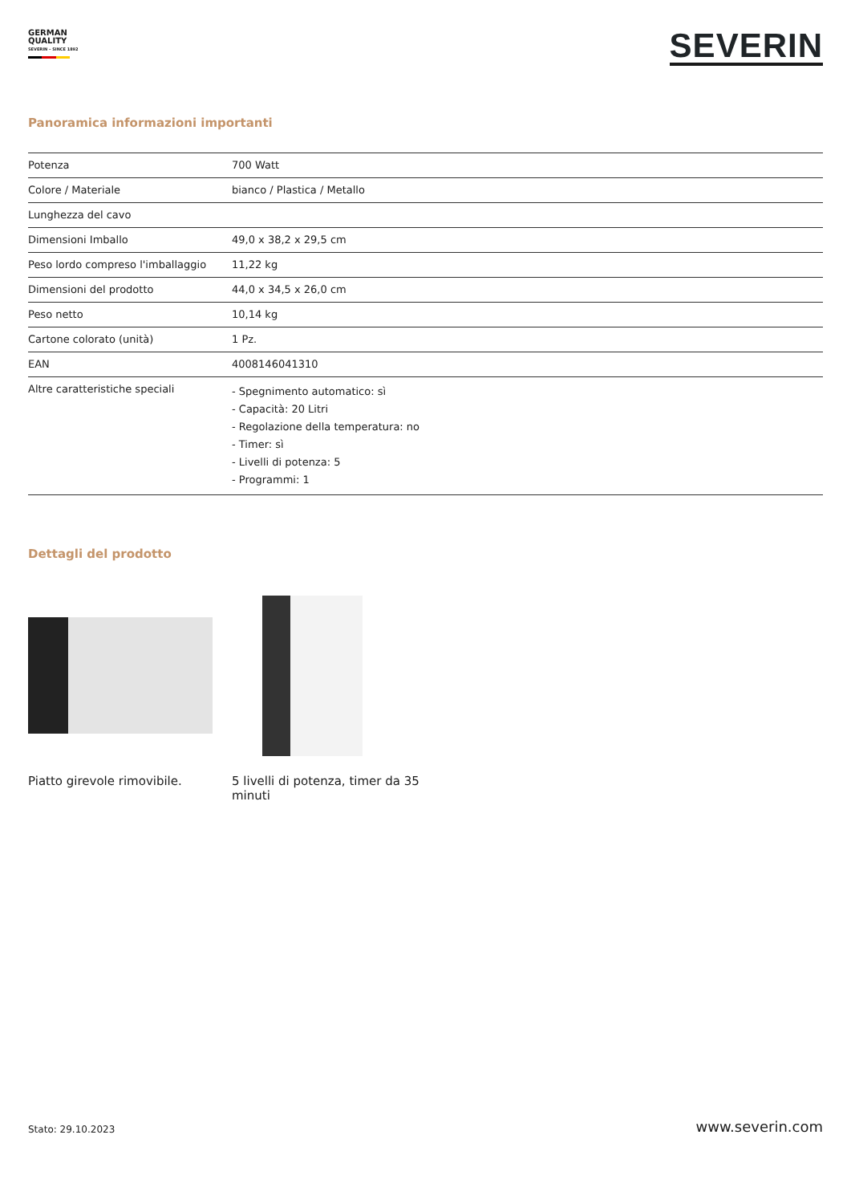GERMAN
QUALITY
SEVERIN – SINCE 1892
SEVERIN
Panoramica informazioni importanti
| Potenza | 700 Watt |
| Colore / Materiale | bianco / Plastica / Metallo |
| Lunghezza del cavo | |
| Dimensioni Imballo | 49,0 x 38,2 x 29,5 cm |
| Peso lordo compreso l'imballaggio | 11,22 kg |
| Dimensioni del prodotto | 44,0 x 34,5 x 26,0 cm |
| Peso netto | 10,14 kg |
| Cartone colorato (unità) | 1 Pz. |
| EAN | 4008146041310 |
| Altre caratteristiche speciali | - Spegnimento automatico: sì - Capacità: 20 Litri - Regolazione della temperatura: no - Timer: sì - Livelli di potenza: 5 - Programmi: 1 |
Dettagli del prodotto
Piatto girevole rimovibile. 5 livelli di potenza, timer da 35 minuti
Stato: 29.10.2023 www.severin.com